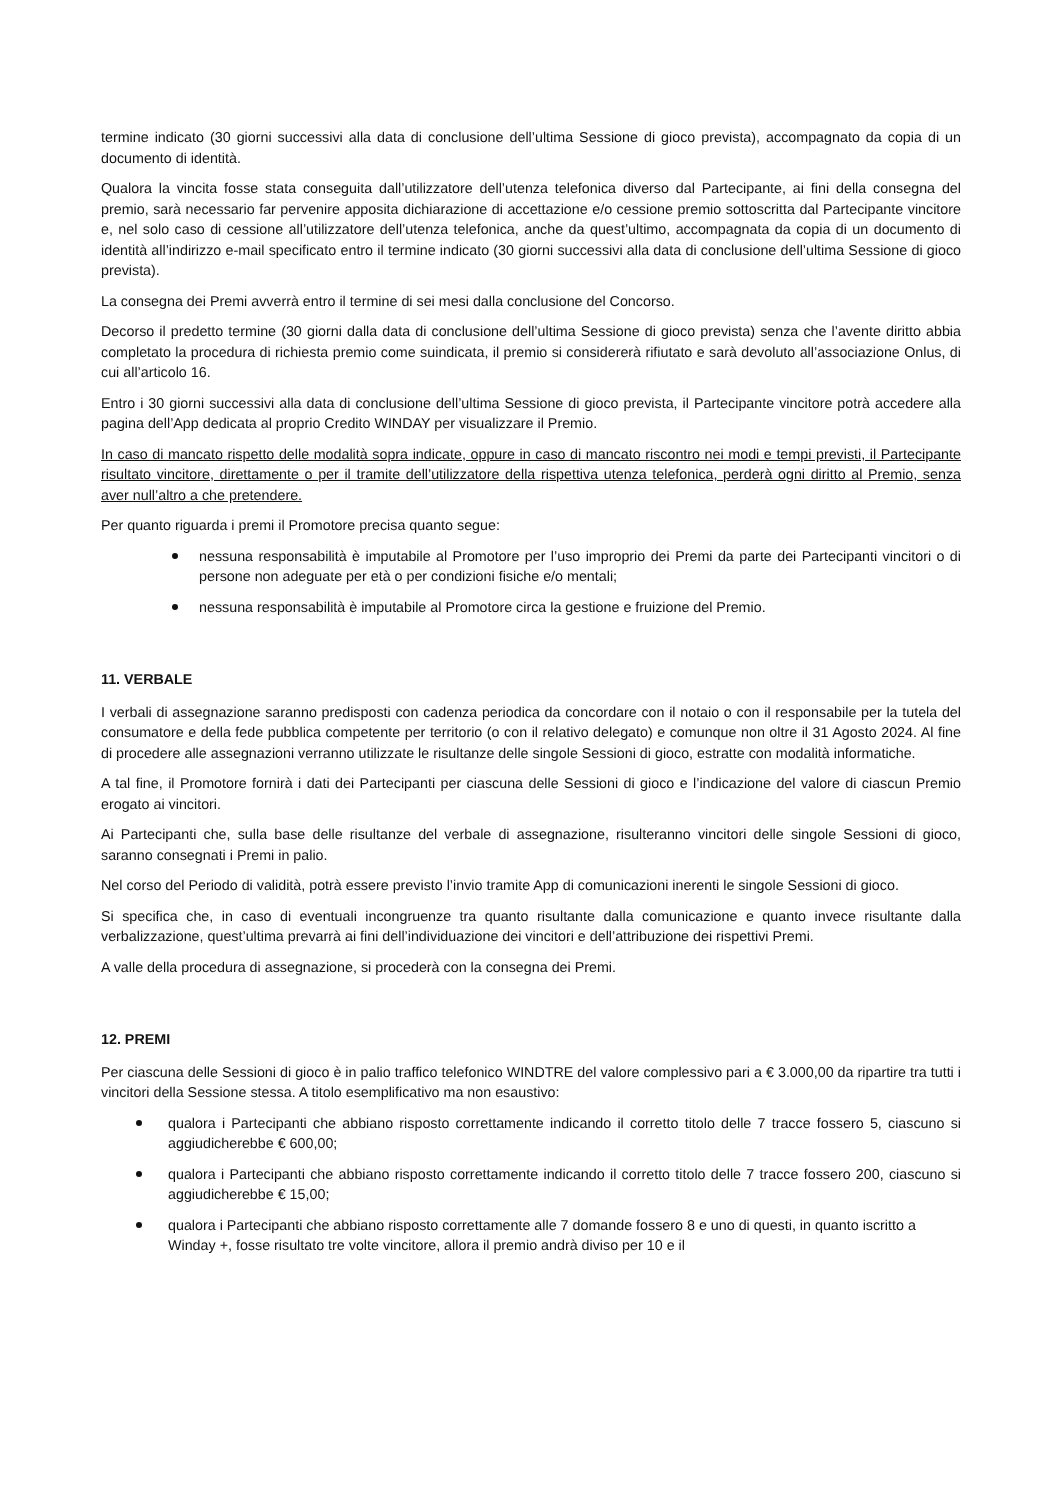termine indicato (30 giorni successivi alla data di conclusione dell’ultima Sessione di gioco prevista), accompagnato da copia di un documento di identità.
Qualora la vincita fosse stata conseguita dall’utilizzatore dell’utenza telefonica diverso dal Partecipante, ai fini della consegna del premio, sarà necessario far pervenire apposita dichiarazione di accettazione e/o cessione premio sottoscritta dal Partecipante vincitore e, nel solo caso di cessione all’utilizzatore dell’utenza telefonica, anche da quest’ultimo, accompagnata da copia di un documento di identità all’indirizzo e-mail specificato entro il termine indicato (30 giorni successivi alla data di conclusione dell’ultima Sessione di gioco prevista).
La consegna dei Premi avverrà entro il termine di sei mesi dalla conclusione del Concorso.
Decorso il predetto termine (30 giorni dalla data di conclusione dell’ultima Sessione di gioco prevista) senza che l’avente diritto abbia completato la procedura di richiesta premio come suindicata, il premio si considererà rifiutato e sarà devoluto all’associazione Onlus, di cui all’articolo 16.
Entro i 30 giorni successivi alla data di conclusione dell’ultima Sessione di gioco prevista, il Partecipante vincitore potrà accedere alla pagina dell’App dedicata al proprio Credito WINDAY per visualizzare il Premio.
In caso di mancato rispetto delle modalità sopra indicate, oppure in caso di mancato riscontro nei modi e tempi previsti, il Partecipante risultato vincitore, direttamente o per il tramite dell’utilizzatore della rispettiva utenza telefonica, perderà ogni diritto al Premio, senza aver null’altro a che pretendere.
Per quanto riguarda i premi il Promotore precisa quanto segue:
nessuna responsabilità è imputabile al Promotore per l’uso improprio dei Premi da parte dei Partecipanti vincitori o di persone non adeguate per età o per condizioni fisiche e/o mentali;
nessuna responsabilità è imputabile al Promotore circa la gestione e fruizione del Premio.
11. VERBALE
I verbali di assegnazione saranno predisposti con cadenza periodica da concordare con il notaio o con il responsabile per la tutela del consumatore e della fede pubblica competente per territorio (o con il relativo delegato) e comunque non oltre il 31 Agosto 2024. Al fine di procedere alle assegnazioni verranno utilizzate le risultanze delle singole Sessioni di gioco, estratte con modalità informatiche.
A tal fine, il Promotore fornirà i dati dei Partecipanti per ciascuna delle Sessioni di gioco e l’indicazione del valore di ciascun Premio erogato ai vincitori.
Ai Partecipanti che, sulla base delle risultanze del verbale di assegnazione, risulteranno vincitori delle singole Sessioni di gioco, saranno consegnati i Premi in palio.
Nel corso del Periodo di validità, potrà essere previsto l’invio tramite App di comunicazioni inerenti le singole Sessioni di gioco.
Si specifica che, in caso di eventuali incongruenze tra quanto risultante dalla comunicazione e quanto invece risultante dalla verbalizzazione, quest’ultima prevarrà ai fini dell’individuazione dei vincitori e dell’attribuzione dei rispettivi Premi.
A valle della procedura di assegnazione, si procederà con la consegna dei Premi.
12. PREMI
Per ciascuna delle Sessioni di gioco è in palio traffico telefonico WINDTRE del valore complessivo pari a € 3.000,00 da ripartire tra tutti i vincitori della Sessione stessa. A titolo esemplificativo ma non esaustivo:
qualora i Partecipanti che abbiano risposto correttamente indicando il corretto titolo delle 7 tracce fossero 5, ciascuno si aggiudicherebbe € 600,00;
qualora i Partecipanti che abbiano risposto correttamente indicando il corretto titolo delle 7 tracce fossero 200, ciascuno si aggiudicherebbe € 15,00;
qualora i Partecipanti che abbiano risposto correttamente alle 7 domande fossero 8 e uno di questi, in quanto iscritto a Winday +, fosse risultato tre volte vincitore, allora il premio andrà diviso per 10 e il